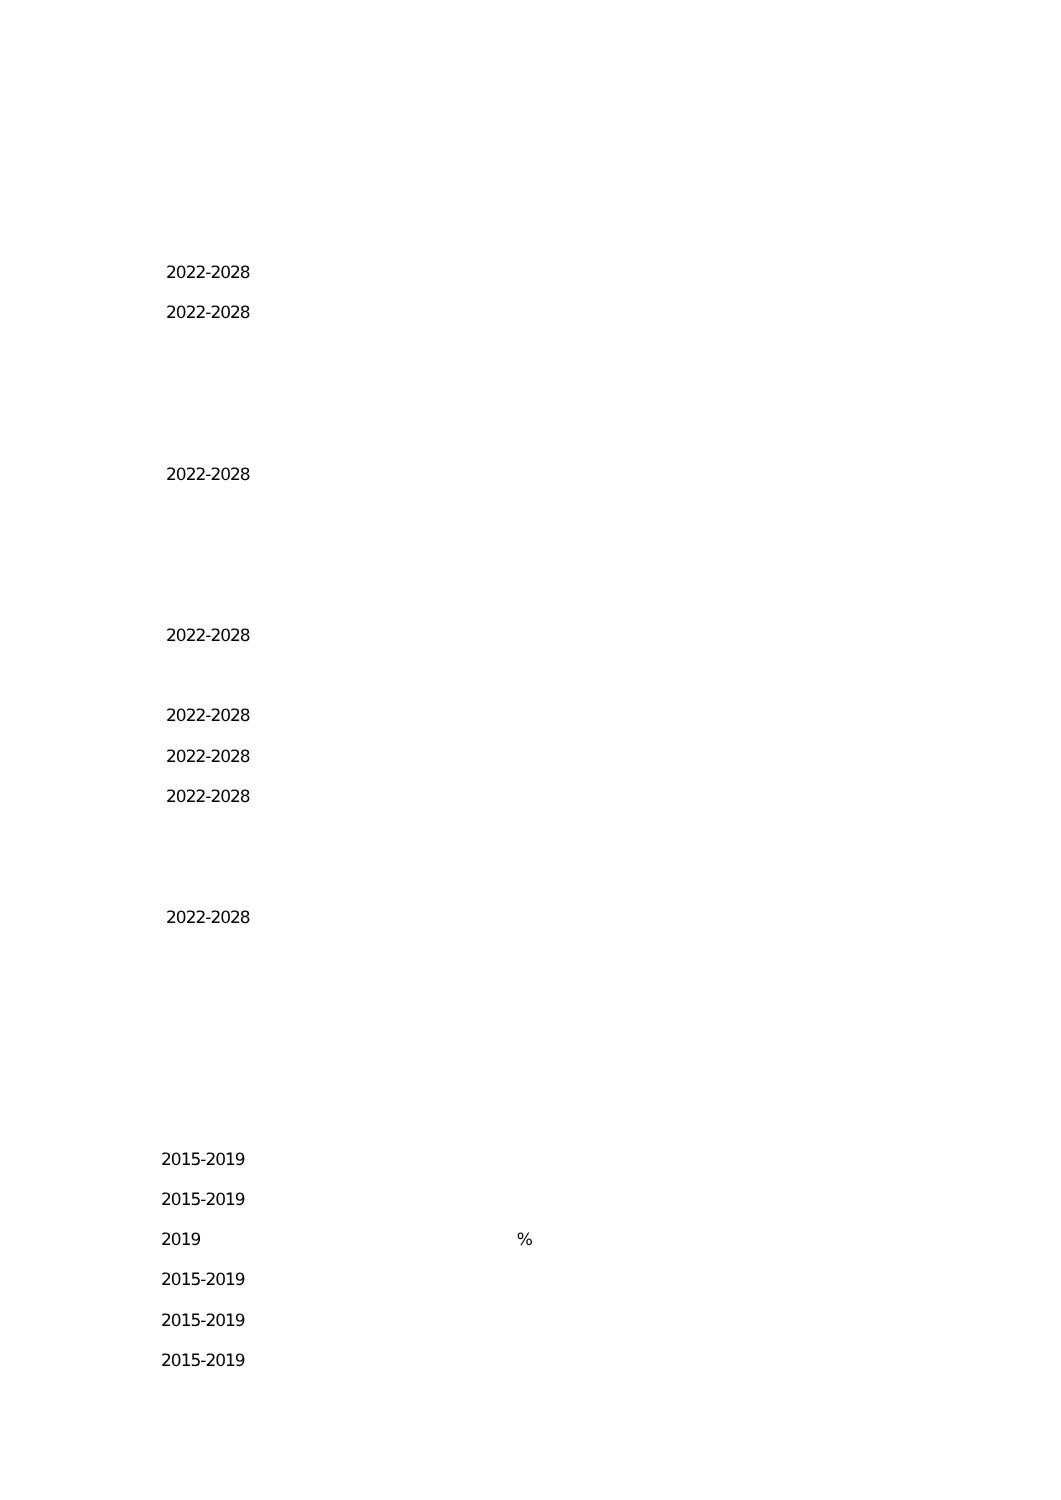2022-2028
2022-2028
2022-2028
2022-2028
2022-2028
2022-2028
2022-2028
2022-2028
2015-2019
2015-2019
2019 %
2015-2019
2015-2019
2015-2019